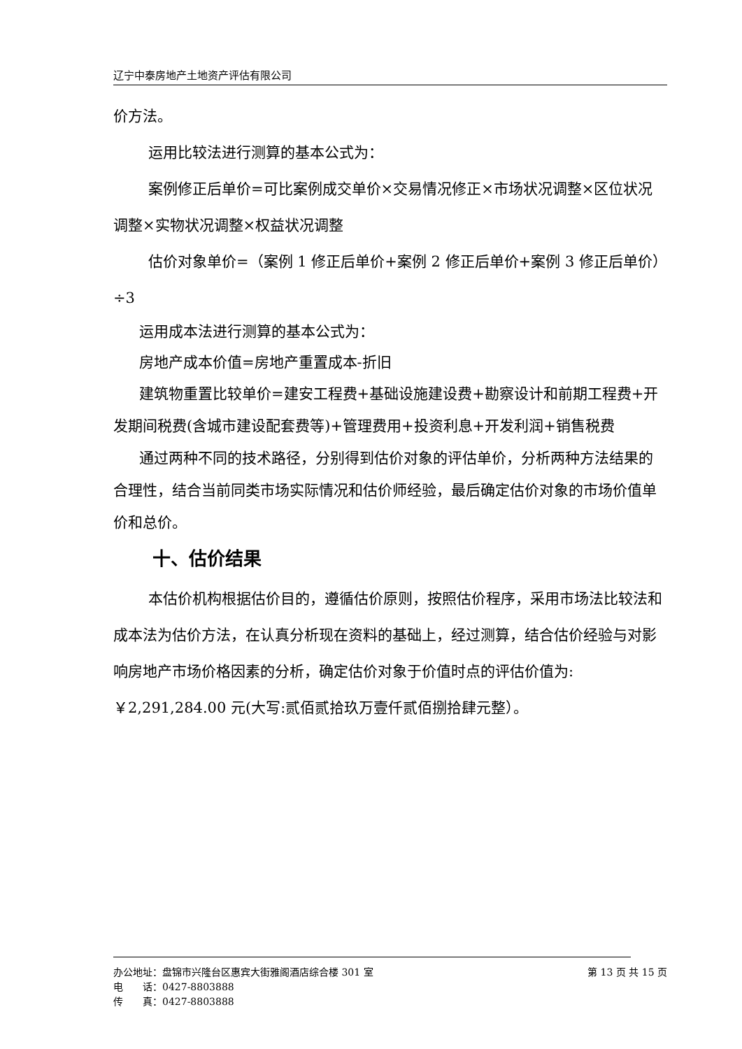辽宁中泰房地产土地资产评估有限公司
价方法。
运用比较法进行测算的基本公式为：
案例修正后单价=可比案例成交单价×交易情况修正×市场状况调整×区位状况调整×实物状况调整×权益状况调整
估价对象单价=（案例 1 修正后单价+案例 2 修正后单价+案例 3 修正后单价）÷3
运用成本法进行测算的基本公式为：
房地产成本价值=房地产重置成本-折旧
建筑物重置比较单价=建安工程费+基础设施建设费+勘察设计和前期工程费+开发期间税费(含城市建设配套费等)+管理费用+投资利息+开发利润+销售税费
通过两种不同的技术路径，分别得到估价对象的评估单价，分析两种方法结果的合理性，结合当前同类市场实际情况和估价师经验，最后确定估价对象的市场价值单价和总价。
十、估价结果
本估价机构根据估价目的，遵循估价原则，按照估价程序，采用市场法比较法和成本法为估价方法，在认真分析现在资料的基础上，经过测算，结合估价经验与对影响房地产市场价格因素的分析，确定估价对象于价值时点的评估价值为:￥2,291,284.00 元(大写:贰佰贰拾玖万壹仟贰佰捌拾肆元整）。
办公地址：盘锦市兴隆台区惠宾大街雅阁酒店综合楼 301 室 第 13 页 共 15 页
电　　话：0427-8803888
传　　真：0427-8803888